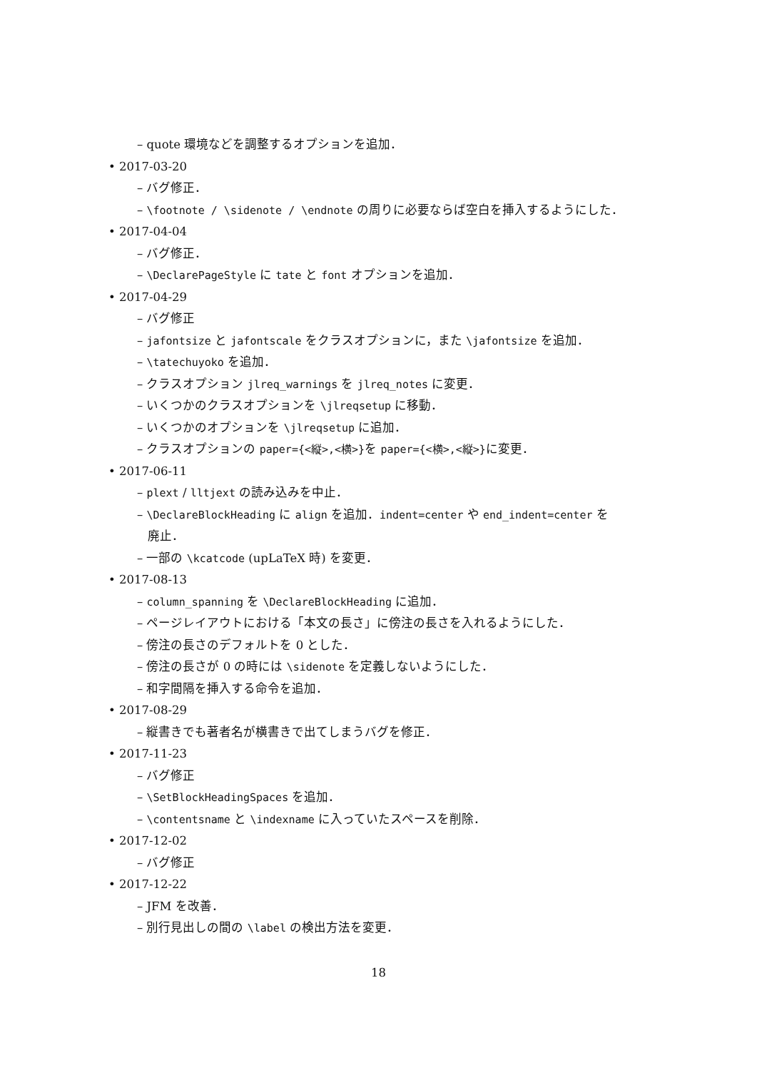– quote 環境などを調整するオプションを追加．
• 2017-03-20
– バグ修正．
– \footnote / \sidenote / \endnote の周りに必要ならば空白を挿入するようにした．
• 2017-04-04
– バグ修正．
– \DeclarePageStyle に tate と font オプションを追加．
• 2017-04-29
– バグ修正
– jafontsize と jafontscale をクラスオプションに，また \jafontsize を追加．
– \tatechuyoko を追加．
– クラスオプション jlreq_warnings を jlreq_notes に変更．
– いくつかのクラスオプションを \jlreqsetup に移動．
– いくつかのオプションを \jlreqsetup に追加．
– クラスオプションの paper={<縦>,<横>}を paper={<横>,<縦>}に変更．
• 2017-06-11
– plext / lltjext の読み込みを中止．
– \DeclareBlockHeading に align を追加．indent=center や end_indent=center を
廃止．
– 一部の \kcatcode (upLaTeX 時) を変更．
• 2017-08-13
– column_spanning を \DeclareBlockHeading に追加．
– ページレイアウトにおける「本文の長さ」に傍注の長さを入れるようにした．
– 傍注の長さのデフォルトを 0 とした．
– 傍注の長さが 0 の時には \sidenote を定義しないようにした．
– 和字間隔を挿入する命令を追加．
• 2017-08-29
– 縦書きでも著者名が横書きで出てしまうバグを修正．
• 2017-11-23
– バグ修正
– \SetBlockHeadingSpaces を追加．
– \contentsname と \indexname に入っていたスペースを削除．
• 2017-12-02
– バグ修正
• 2017-12-22
– JFM を改善．
– 別行見出しの間の \label の検出方法を変更．
18